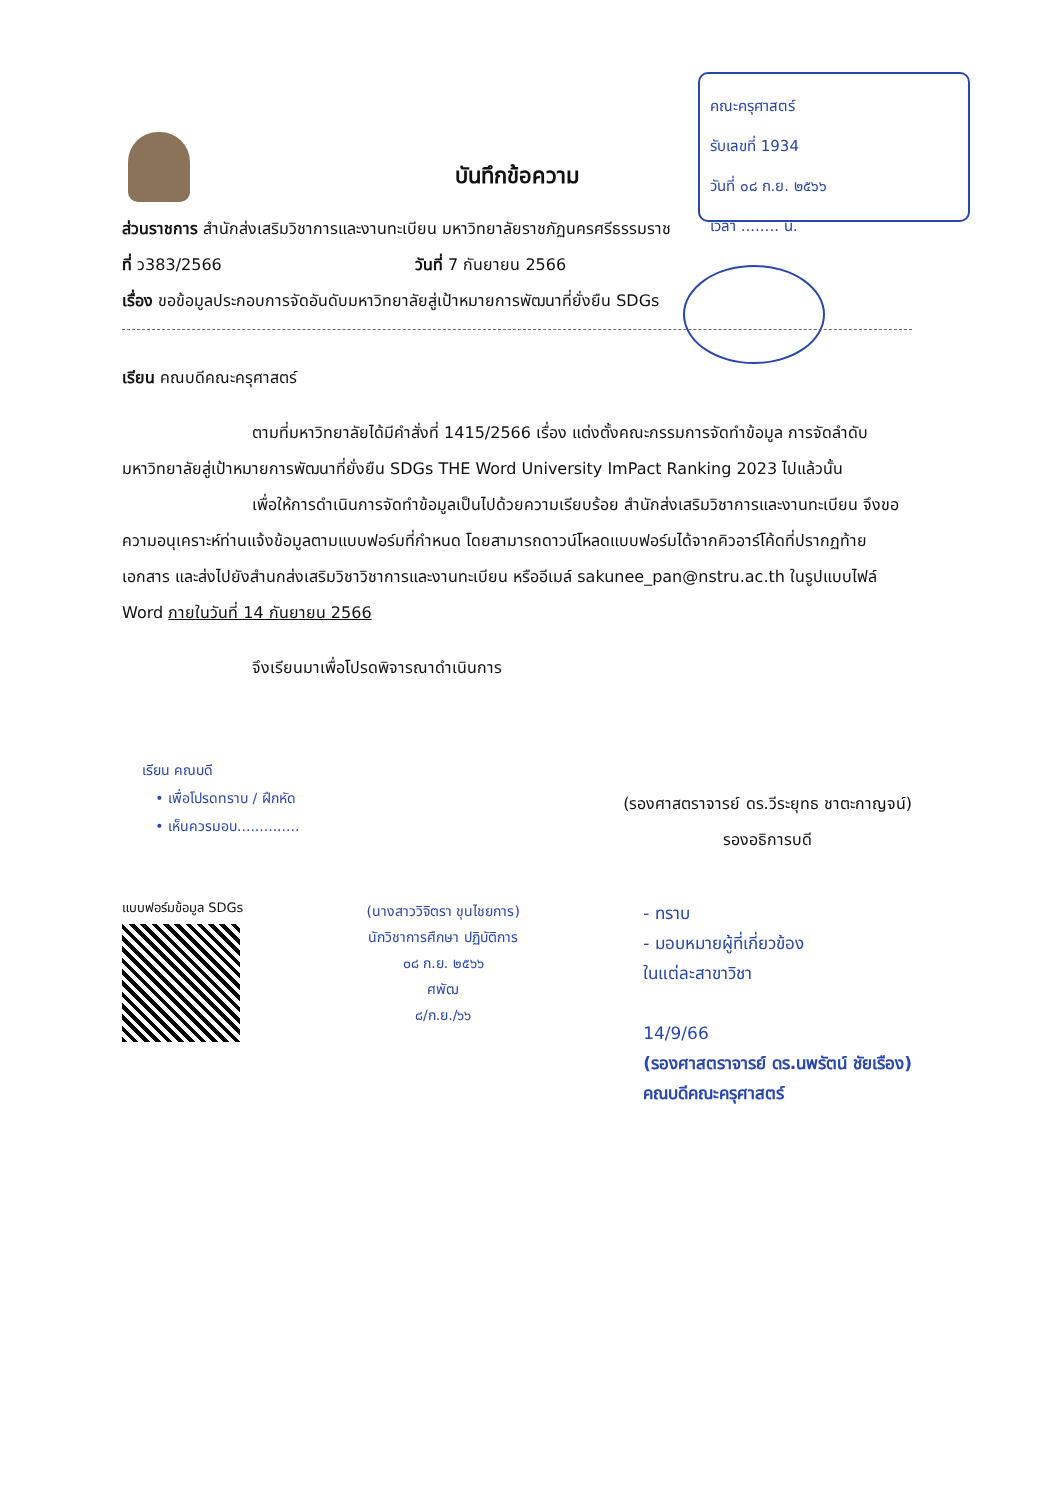คณะครุศาสตร์
รับเลขที่ 1934
วันที่ ๐๘ ก.ย. ๒๕๖๖
เวลา ........ น.
บันทึกข้อความ
ส่วนราชการ สำนักส่งเสริมวิชาการและงานทะเบียน มหาวิทยาลัยราชภัฏนครศรีธรรมราช
ที่ ว383/2566 วันที่ 7 กันยายน 2566
เรื่อง ขอข้อมูลประกอบการจัดอันดับมหาวิทยาลัยสู่เป้าหมายการพัฒนาที่ยั่งยืน SDGs
เรียน คณบดีคณะครุศาสตร์
ตามที่มหาวิทยาลัยได้มีคำสั่งที่ 1415/2566 เรื่อง แต่งตั้งคณะกรรมการจัดทำข้อมูล การจัดลำดับมหาวิทยาลัยสู่เป้าหมายการพัฒนาที่ยั่งยืน SDGs THE Word University ImPact Ranking 2023 ไปแล้วนั้น
เพื่อให้การดำเนินการจัดทำข้อมูลเป็นไปด้วยความเรียบร้อย สำนักส่งเสริมวิชาการและงานทะเบียน จึงขอความอนุเคราะห์ท่านแจ้งข้อมูลตามแบบฟอร์มที่กำหนด โดยสามารถดาวน์โหลดแบบฟอร์มได้จากคิวอาร์โค้ดที่ปรากฏท้ายเอกสาร และส่งไปยังสำนกส่งเสริมวิชาวิชาการและงานทะเบียน หรืออีเมล์ sakunee_pan@nstru.ac.th ในรูปแบบไฟล์ Word ภายในวันที่ 14 กันยายน 2566
จึงเรียนมาเพื่อโปรดพิจารณาดำเนินการ
เรียน คณบดี
• เพื่อโปรดทราบ / ฝึกหัด
• เห็นควรมอบ..............
(รองศาสตราจารย์ ดร.วีระยุทธ ชาตะกาญจน์)
รองอธิการบดี
แบบฟอร์มข้อมูล SDGs
(นางสาววิจิตรา ขุนไชยการ)
นักวิชาการศึกษา ปฏิบัติการ
๐๘ ก.ย. ๒๕๖๖
ศพัฒ
๘/ก.ย./๖๖
- ทราบ
- มอบหมายผู้ที่เกี่ยวข้อง
ในแต่ละสาขาวิชา
14/9/66
(รองศาสตราจารย์ ดร.นพรัตน์ ชัยเรือง)
คณบดีคณะครุศาสตร์